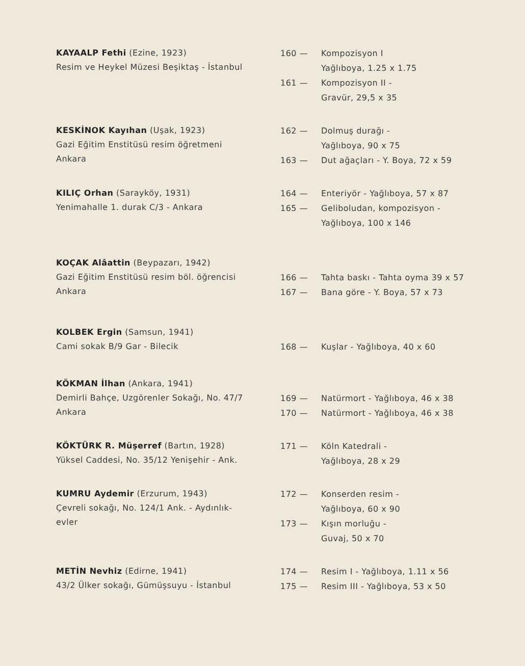KAYAALP Fethi (Ezine, 1923)
Resim ve Heykel Müzesi Beşiktaş - İstanbul
160 — Kompozisyon I
Yağlıboya, 1.25 x 1.75
161 — Kompozisyon II -
Gravür, 29,5 x 35
KESKİNOK Kayıhan (Uşak, 1923)
Gazi Eğitim Enstitüsü resim öğretmeni
Ankara
162 — Dolmuş durağı -
Yağlıboya, 90 x 75
163 — Dut ağaçları - Y. Boya, 72 x 59
KILIÇ Orhan (Sarayköy, 1931)
Yenimahalle 1. durak C/3 - Ankara
164 — Enteriyör - Yağlıboya, 57 x 87
165 — Geliboludan, kompozisyon -
Yağlıboya, 100 x 146
KOÇAK Alâattin (Beypazarı, 1942)
Gazi Eğitim Enstitüsü resim böl. öğrencisi
Ankara
166 — Tahta baskı - Tahta oyma 39 x 57
167 — Bana göre - Y. Boya, 57 x 73
KOLBEK Ergin (Samsun, 1941)
Cami sokak B/9 Gar - Bilecik
168 — Kuşlar - Yağlıboya, 40 x 60
KÖKMAN İlhan (Ankara, 1941)
Demirli Bahçe, Uzgörenler Sokağı, No. 47/7
Ankara
169 — Natürmort - Yağlıboya, 46 x 38
170 — Natürmort - Yağlıboya, 46 x 38
KÖKTÜRK R. Müşerref (Bartın, 1928)
Yüksel Caddesi, No. 35/12 Yenişehir - Ank.
171 — Köln Katedrali -
Yağlıboya, 28 x 29
KUMRU Aydemir (Erzurum, 1943)
Çevreli sokağı, No. 124/1 Ank. - Aydınlık-
evler
172 — Konserden resim -
Yağlıboya, 60 x 90
173 — Kışın morluğu -
Guvaj, 50 x 70
METİN Nevhiz (Edirne, 1941)
43/2 Ülker sokağı, Gümüşsuyu - İstanbul
174 — Resim I - Yağlıboya, 1.11 x 56
175 — Resim III - Yağlıboya, 53 x 50